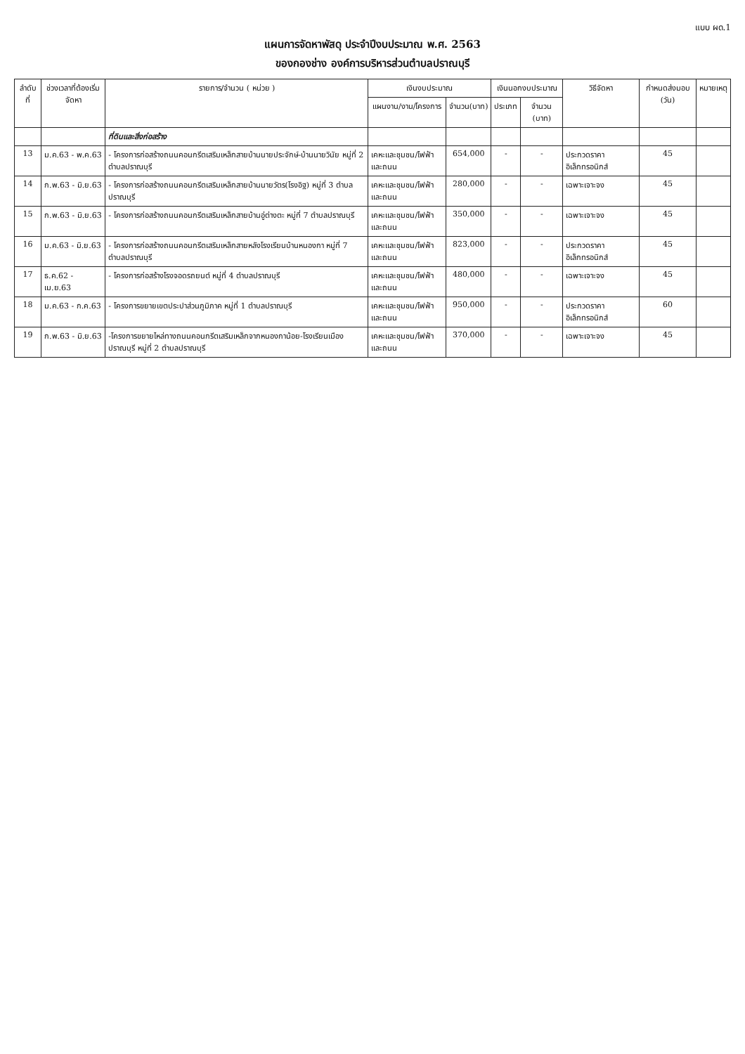แบบ ผด.1
แผนการจัดหาพัสดุ ประจำปีงบประมาณ พ.ศ. 2563
ของกองช่าง องค์การบริหารส่วนตำบลปราณบุรี
| ลำดับที่ | ช่วงเวลาที่ต้องเริ่มจัดหา | รายการ/จำนวน ( หน่วย ) | เงินงบประมาณ | | เงินนอกงบประมาณ | | วิธีจัดหา | กำหนดส่งมอบ (วัน) | หมายเหตุ |
| --- | --- | --- | --- | --- | --- | --- | --- | --- | --- |
| | | | แผนงาน/งาน/โครงการ | จำนวน(บาท) | ประเภท | จำนวน (บาท) | | | |
| | | ที่ดินและสิ่งก่อสร้าง | | | | | | | |
| 13 | ม.ค.63 - พ.ค.63 | - โครงการก่อสร้างถนนคอนกรีตเสริมเหล็กสายบ้านนายประจักษ์-บ้านนายวินัย หมู่ที่ 2 ตำบลปราณบุรี | เคหะและชุมชน/ไฟฟ้าและถนน | 654,000 | - | - | ประกวดราคาอิเล็กทรอนิกส์ | 45 | |
| 14 | ก.พ.63 - มิ.ย.63 | - โครงการก่อสร้างถนนคอนกรีตเสริมเหล็กสายบ้านนายวัตร(โรงอิฐ) หมู่ที่ 3 ตำบลปราณบุรี | เคหะและชุมชน/ไฟฟ้าและถนน | 280,000 | - | - | เฉพาะเจาะจง | 45 | |
| 15 | ก.พ.63 - มิ.ย.63 | - โครงการก่อสร้างถนนคอนกรีตเสริมเหล็กสายบ้านอู่ต่างตะ หมู่ที่ 7 ตำบลปราณบุรี | เคหะและชุมชน/ไฟฟ้าและถนน | 350,000 | - | - | เฉพาะเจาะจง | 45 | |
| 16 | ม.ค.63 - มิ.ย.63 | - โครงการก่อสร้างถนนคอนกรีตเสริมเหล็กสายหลังโรงเรียนบ้านหนองกา หมู่ที่ 7 ตำบลปราณบุรี | เคหะและชุมชน/ไฟฟ้าและถนน | 823,000 | - | - | ประกวดราคาอิเล็กทรอนิกส์ | 45 | |
| 17 | ธ.ค.62 - เม.ย.63 | - โครงการก่อสร้างโรงจอดรถยนต์ หมู่ที่ 4 ตำบลปราณบุรี | เคหะและชุมชน/ไฟฟ้าและถนน | 480,000 | - | - | เฉพาะเจาะจง | 45 | |
| 18 | ม.ค.63 - ก.ค.63 | - โครงการขยายเขตประปาส่วนภูมิภาค หมู่ที่ 1 ตำบลปราณบุรี | เคหะและชุมชน/ไฟฟ้าและถนน | 950,000 | - | - | ประกวดราคาอิเล็กทรอนิกส์ | 60 | |
| 19 | ก.พ.63 - มิ.ย.63 | -โครงการขยายไหล่ทางถนนคอนกรีตเสริมเหล็กจากหนองกาน้อย-โรงเรียนเมืองปราณบุรี หมู่ที่ 2 ตำบลปราณบุรี | เคหะและชุมชน/ไฟฟ้าและถนน | 370,000 | - | - | เฉพาะเจาะจง | 45 | |